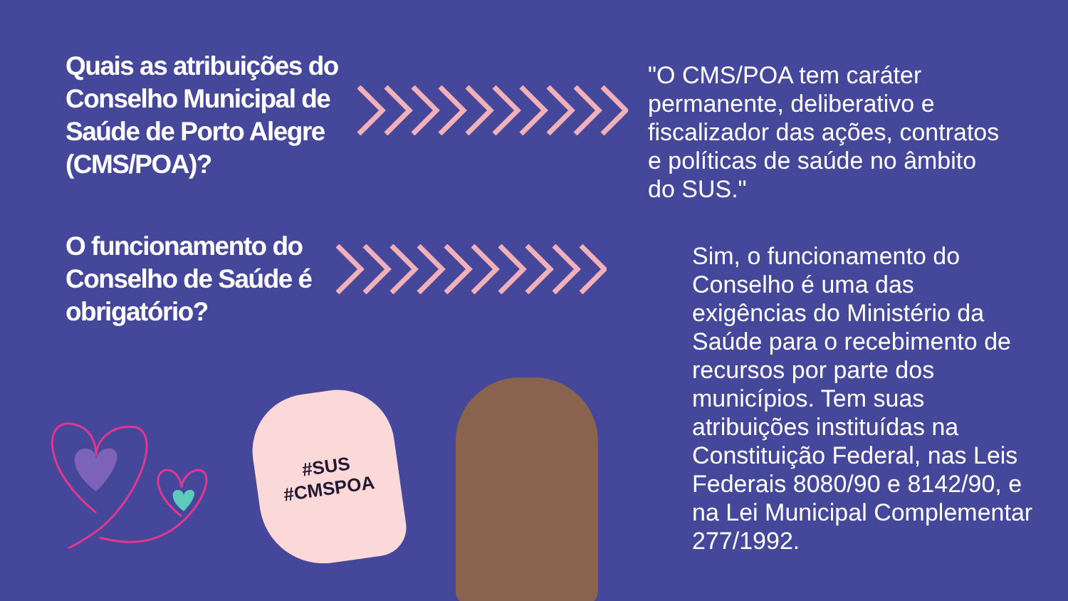Quais as atribuições do Conselho Municipal de Saúde de Porto Alegre (CMS/POA)?
"O CMS/POA tem caráter permanente, deliberativo e fiscalizador das ações, contratos e políticas de saúde no âmbito do SUS."
O funcionamento do Conselho de Saúde é obrigatório?
Sim, o funcionamento do Conselho é uma das exigências do Ministério da Saúde para o recebimento de recursos por parte dos municípios. Tem suas atribuições instituídas na Constituição Federal, nas Leis Federais 8080/90 e 8142/90, e na Lei Municipal Complementar 277/1992.
#SUS
#CMSPOA